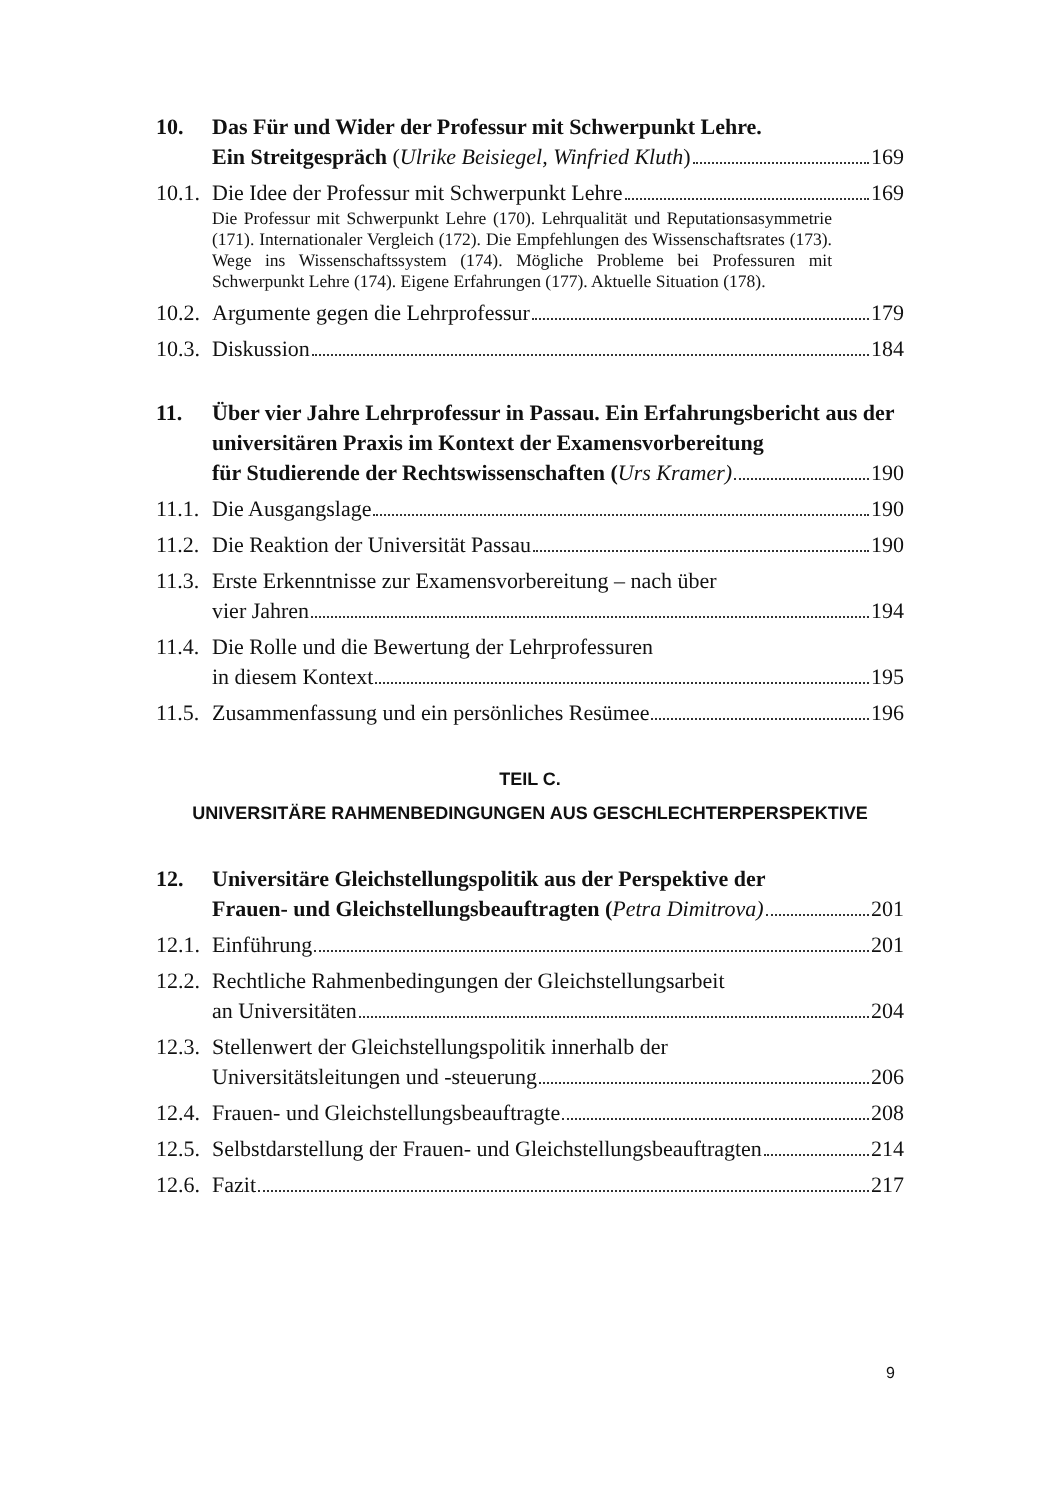10. Das Für und Wider der Professur mit Schwerpunkt Lehre.
Ein Streitgespräch (Ulrike Beisiegel, Winfried Kluth) 169
10.1.
Die Idee der Professur mit Schwerpunkt Lehre 169
Die Professur mit Schwerpunkt Lehre (170). Lehrqualität und Reputationsasymmetrie (171). Internationaler Vergleich (172). Die Empfehlungen des Wissenschaftsrates (173). Wege ins Wissenschaftssystem (174). Mögliche Probleme bei Professuren mit Schwerpunkt Lehre (174). Eigene Erfahrungen (177). Aktuelle Situation (178).
10.2.
Argumente gegen die Lehrprofessur 179
10.3.
Diskussion 184
11. Über vier Jahre Lehrprofessur in Passau. Ein Erfahrungsbericht aus der universitären Praxis im Kontext der Examensvorbereitung
für Studierende der Rechtswissenschaften (Urs Kramer) 190
11.1.
Die Ausgangslage 190
11.2.
Die Reaktion der Universität Passau 190
11.3.
Erste Erkenntnisse zur Examensvorbereitung – nach über
vier Jahren 194
11.4.
Die Rolle und die Bewertung der Lehrprofessuren
in diesem Kontext 195
11.5.
Zusammenfassung und ein persönliches Resümee 196
TEIL C.
UNIVERSITÄRE RAHMENBEDINGUNGEN AUS GESCHLECHTERPERSPEKTIVE
12. Universitäre Gleichstellungspolitik aus der Perspektive der
Frauen- und Gleichstellungsbeauftragten (Petra Dimitrova) 201
12.1.
Einführung 201
12.2.
Rechtliche Rahmenbedingungen der Gleichstellungsarbeit
an Universitäten 204
12.3.
Stellenwert der Gleichstellungspolitik innerhalb der
Universitätsleitungen und -steuerung 206
12.4.
Frauen- und Gleichstellungsbeauftragte 208
12.5.
Selbstdarstellung der Frauen- und Gleichstellungsbeauftragten 214
12.6.
Fazit 217
9